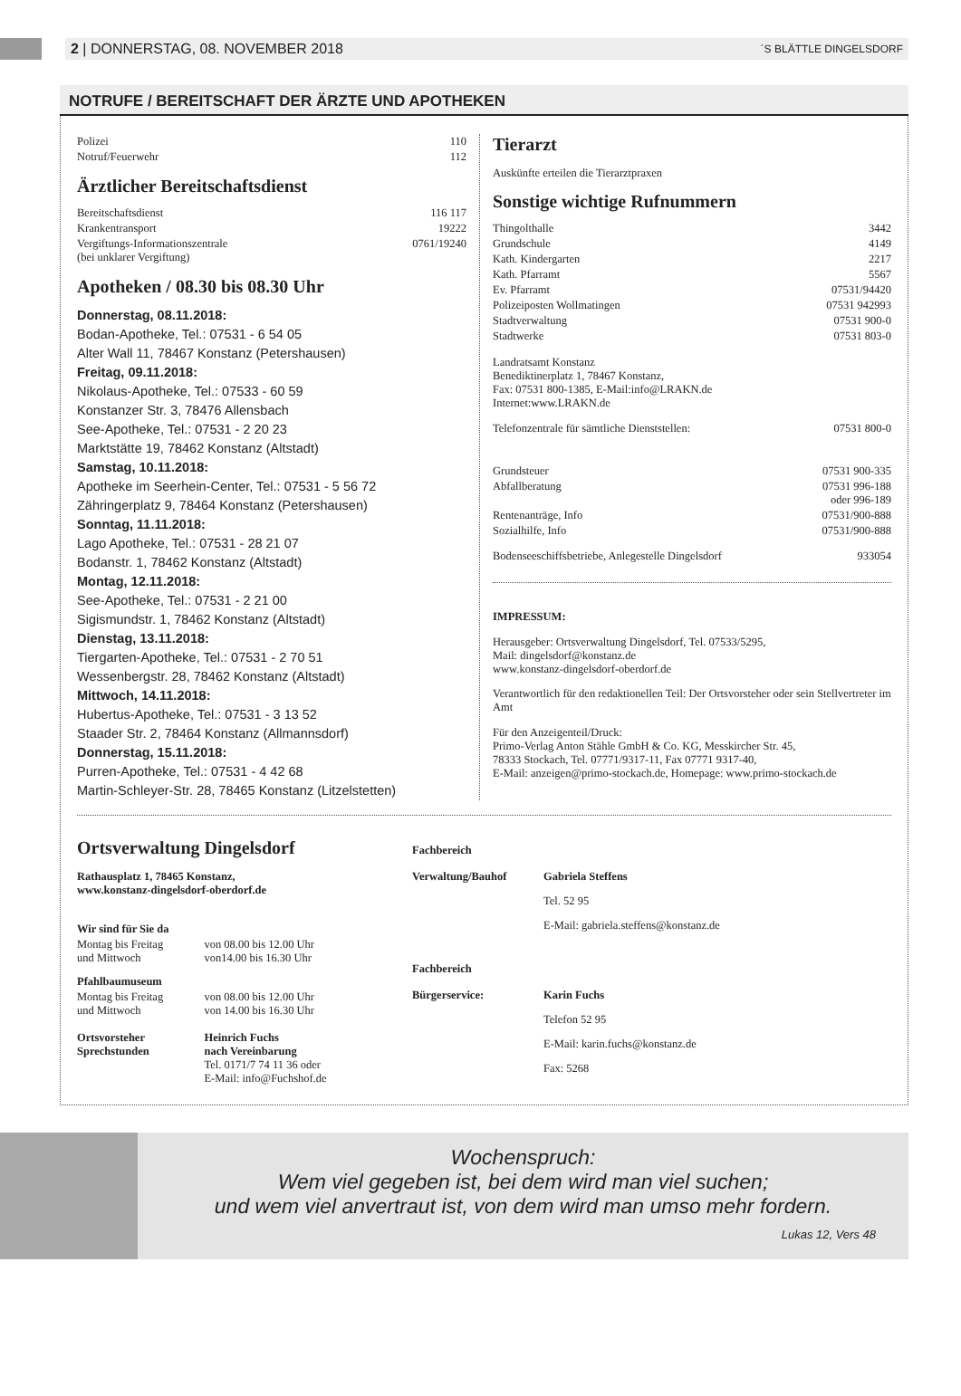2 | DONNERSTAG, 08. NOVEMBER 2018 ´S BLÄTTLE DINGELSDORF
NOTRUFE / BEREITSCHAFT DER ÄRZTE UND APOTHEKEN
| Polizei | 110 |
| Notruf/Feuerwehr | 112 |
Ärztlicher Bereitschaftsdienst
| Bereitschaftsdienst | 116 117 |
| Krankentransport | 19222 |
| Vergiftungs-Informationszentrale (bei unklarer Vergiftung) | 0761/19240 |
Apotheken / 08.30 bis 08.30 Uhr
Donnerstag, 08.11.2018:
Bodan-Apotheke, Tel.: 07531 - 6 54 05
Alter Wall 11, 78467 Konstanz (Petershausen)
Freitag, 09.11.2018:
Nikolaus-Apotheke, Tel.: 07533 - 60 59
Konstanzer Str. 3, 78476 Allensbach
See-Apotheke, Tel.: 07531 - 2 20 23
Marktstätte 19, 78462 Konstanz (Altstadt)
Samstag, 10.11.2018:
Apotheke im Seerhein-Center, Tel.: 07531 - 5 56 72
Zähringerplatz 9, 78464 Konstanz (Petershausen)
Sonntag, 11.11.2018:
Lago Apotheke, Tel.: 07531 - 28 21 07
Bodanstr. 1, 78462 Konstanz (Altstadt)
Montag, 12.11.2018:
See-Apotheke, Tel.: 07531 - 2 21 00
Sigismundstr. 1, 78462 Konstanz (Altstadt)
Dienstag, 13.11.2018:
Tiergarten-Apotheke, Tel.: 07531 - 2 70 51
Wessenbergstr. 28, 78462 Konstanz (Altstadt)
Mittwoch, 14.11.2018:
Hubertus-Apotheke, Tel.: 07531 - 3 13 52
Staader Str. 2, 78464 Konstanz (Allmannsdorf)
Donnerstag, 15.11.2018:
Purren-Apotheke, Tel.: 07531 - 4 42 68
Martin-Schleyer-Str. 28, 78465 Konstanz (Litzelstetten)
Tierarzt
Auskünfte erteilen die Tierarztpraxen
Sonstige wichtige Rufnummern
| Thingolthalle | 3442 |
| Grundschule | 4149 |
| Kath. Kindergarten | 2217 |
| Kath. Pfarramt | 5567 |
| Ev. Pfarramt | 07531/94420 |
| Polizeiposten Wollmatingen | 07531 942993 |
| Stadtverwaltung | 07531 900-0 |
| Stadtwerke | 07531 803-0 |
Landratsamt Konstanz
Benediktinerplatz 1, 78467 Konstanz,
Fax: 07531 800-1385, E-Mail:info@LRAKN.de
Internet:www.LRAKN.de
| Telefonzentrale für sämtliche Dienststellen: | 07531 800-0 |
| Grundsteuer | 07531 900-335 |
| Abfallberatung | 07531 996-188 oder 996-189 |
| Rentenanträge, Info | 07531/900-888 |
| Sozialhilfe, Info | 07531/900-888 |
| Bodenseeschiffsbetriebe, Anlegestelle Dingelsdorf | 933054 |
IMPRESSUM:
Herausgeber: Ortsverwaltung Dingelsdorf, Tel. 07533/5295,
Mail: dingelsdorf@konstanz.de
www.konstanz-dingelsdorf-oberdorf.de
Verantwortlich für den redaktionellen Teil: Der Ortsvorsteher oder sein Stellvertreter im Amt
Für den Anzeigenteil/Druck:
Primo-Verlag Anton Stähle GmbH & Co. KG, Messkircher Str. 45,
78333 Stockach, Tel. 07771/9317-11, Fax 07771 9317-40,
E-Mail: anzeigen@primo-stockach.de, Homepage: www.primo-stockach.de
Ortsverwaltung Dingelsdorf
Rathausplatz 1, 78465 Konstanz,
www.konstanz-dingelsdorf-oberdorf.de
| Wir sind für Sie da | |
| Montag bis Freitag und Mittwoch | von 08.00 bis 12.00 Uhr von14.00 bis 16.30 Uhr |
| Pfahlbaumuseum | |
| Montag bis Freitag und Mittwoch | von 08.00 bis 12.00 Uhr von 14.00 bis 16.30 Uhr |
| Ortsvorsteher Sprechstunden | Heinrich Fuchs nach Vereinbarung Tel. 0171/7 74 11 36 oder E-Mail: info@Fuchshof.de |
| Fachbereich | |
| Verwaltung/Bauhof | Gabriela Steffens Tel. 52 95 E-Mail: gabriela.steffens@konstanz.de |
| Fachbereich | |
| Bürgerservice: | Karin Fuchs Telefon 52 95 E-Mail: karin.fuchs@konstanz.de Fax: 5268 |
Wochenspruch:
Wem viel gegeben ist, bei dem wird man viel suchen;
und wem viel anvertraut ist, von dem wird man umso mehr fordern.
Lukas 12, Vers 48